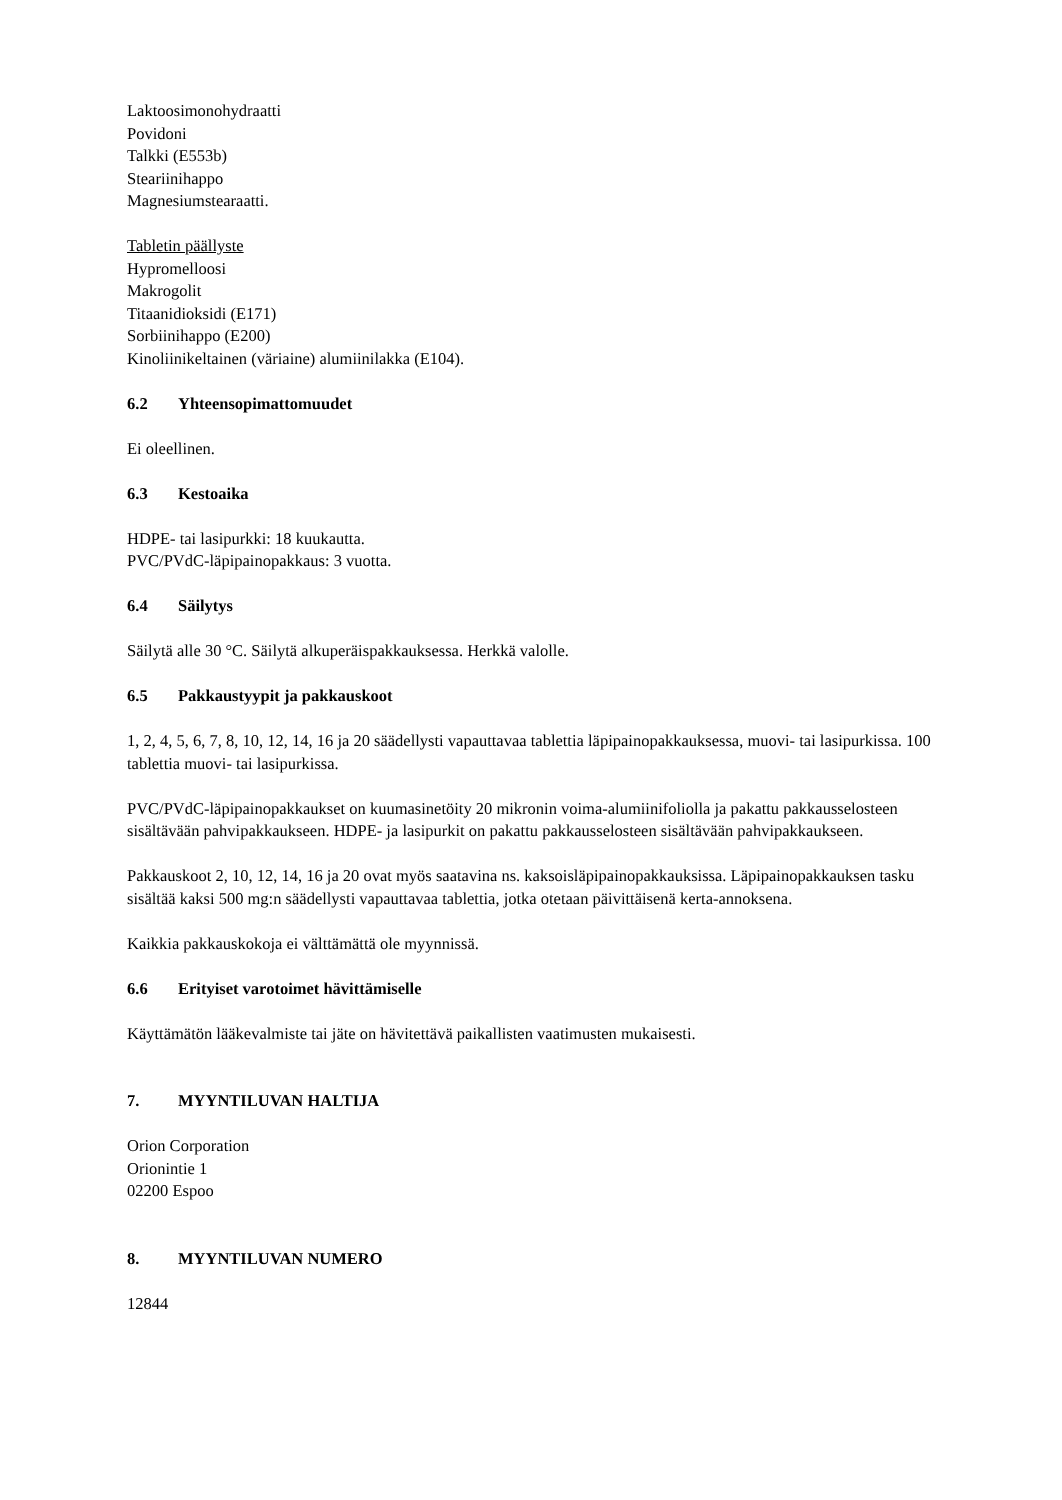Laktoosimonohydraatti
Povidoni
Talkki (E553b)
Steariinihappo
Magnesiumstearaatti.
Tabletin päällyste
Hypromelloosi
Makrogolit
Titaanidioksidi (E171)
Sorbiinihappo (E200)
Kinoliinikeltainen (väriaine) alumiinilakka (E104).
6.2 Yhteensopimattomuudet
Ei oleellinen.
6.3 Kestoaika
HDPE- tai lasipurkki: 18 kuukautta.
PVC/PVdC-läpipainopakkaus: 3 vuotta.
6.4 Säilytys
Säilytä alle 30 °C. Säilytä alkuperäispakkauksessa. Herkkä valolle.
6.5 Pakkaustyypit ja pakkauskoot
1, 2, 4, 5, 6, 7, 8, 10, 12, 14, 16 ja 20 säädellysti vapauttavaa tablettia läpipainopakkauksessa, muovi- tai lasipurkissa. 100 tablettia muovi- tai lasipurkissa.
PVC/PVdC-läpipainopakkaukset on kuumasinetöity 20 mikronin voima-alumiinifoliolla ja pakattu pakkausselosteen sisältävään pahvipakkaukseen. HDPE- ja lasipurkit on pakattu pakkausselosteen sisältävään pahvipakkaukseen.
Pakkauskoot 2, 10, 12, 14, 16 ja 20 ovat myös saatavina ns. kaksoisläpipainopakkauksissa. Läpipainopakkauksen tasku sisältää kaksi 500 mg:n säädellysti vapauttavaa tablettia, jotka otetaan päivittäisenä kerta-annoksena.
Kaikkia pakkauskokoja ei välttämättä ole myynnissä.
6.6 Erityiset varotoimet hävittämiselle
Käyttämätön lääkevalmiste tai jäte on hävitettävä paikallisten vaatimusten mukaisesti.
7. MYYNTILUVAN HALTIJA
Orion Corporation
Orionintie 1
02200 Espoo
8. MYYNTILUVAN NUMERO
12844